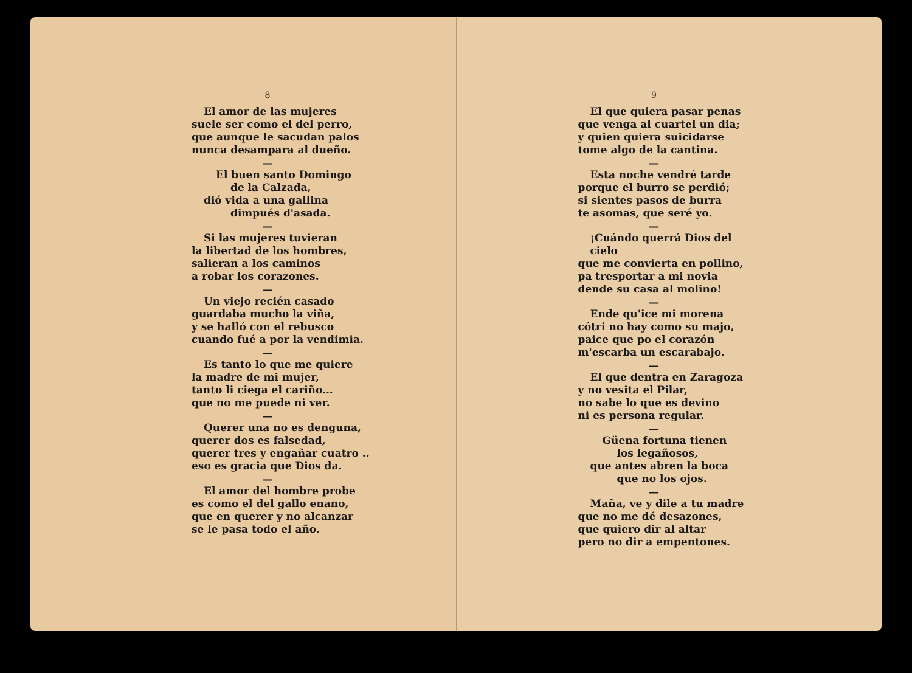8
El amor de las mujeres
suele ser como el del perro,
que aunque le sacudan palos
nunca desampara al dueño.
—
El buen santo Domingo
de la Calzada,
dió vida a una gallina
dimpués d'asada.
—
Si las mujeres tuvieran
la libertad de los hombres,
salieran a los caminos
a robar los corazones.
—
Un viejo recién casado
guardaba mucho la viña,
y se halló con el rebusco
cuando fué a por la vendimia.
—
Es tanto lo que me quiere
la madre de mi mujer,
tanto li ciega el cariño...
que no me puede ni ver.
—
Querer una no es denguna,
querer dos es falsedad,
querer tres y engañar cuatro ..
eso es gracia que Dios da.
—
El amor del hombre probe
es como el del gallo enano,
que en querer y no alcanzar
se le pasa todo el año.
9
El que quiera pasar penas
que venga al cuartel un dia;
y quien quiera suicidarse
tome algo de la cantina.
—
Esta noche vendré tarde
porque el burro se perdió;
si sientes pasos de burra
te asomas, que seré yo.
—
¡Cuándo querrá Dios del cielo
que me convierta en pollino,
pa tresportar a mi novia
dende su casa al molino!
—
Ende qu'ice mi morena
cótri no hay como su majo,
paice que po el corazón
m'escarba un escarabajo.
—
El que dentra en Zaragoza
y no vesita el Pilar,
no sabe lo que es devino
ni es persona regular.
—
Güena fortuna tienen
los legañosos,
que antes abren la boca
que no los ojos.
—
Maña, ve y dile a tu madre
que no me dé desazones,
que quiero dir al altar
pero no dir a empentones.